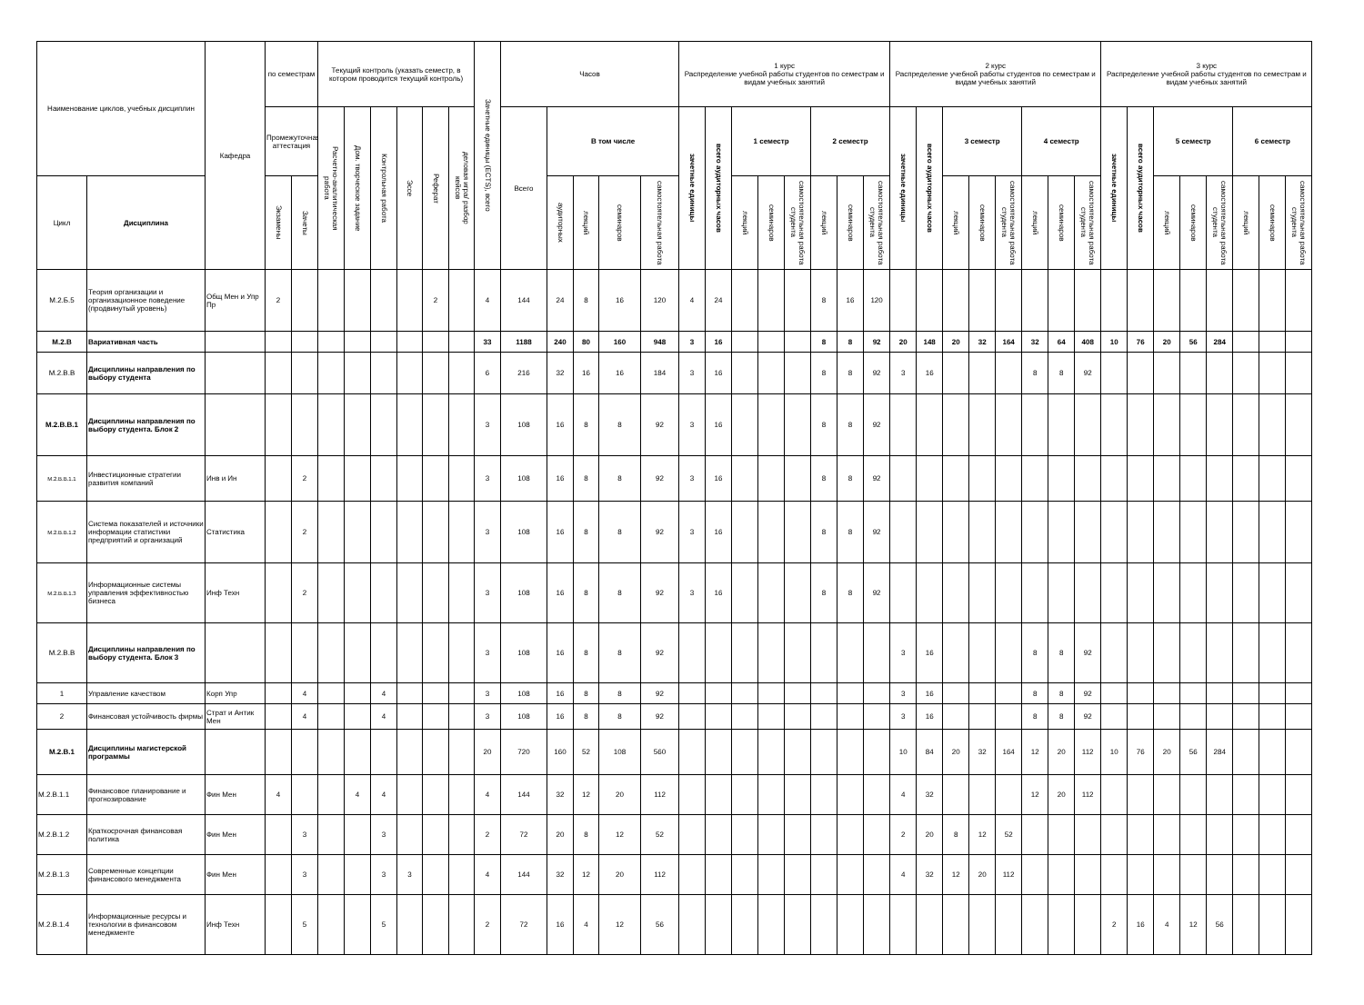| Наименование циклов, учебных дисциплин | | Кафедра | по семестрам | | Текущий контроль (указать семестр, в котором проводится текущий контроль) | | | | | | Зачетные единицы (ECTS), всего | Часов | | | | | 1 курс Распределение учебной работы студентов по семестрам и видам учебных занятий | | | | | | | | 2 курс Распределение учебной работы студентов по семестрам и видам учебных занятий | | | | | | | | 3 курс Распределение учебной работы студентов по семестрам и видам учебных занятий | | | | | | | |
| --- | --- | --- | --- | --- | --- | --- | --- | --- | --- | --- | --- | --- | --- | --- | --- | --- | --- | --- | --- | --- | --- | --- | --- | --- | --- | --- | --- | --- | --- | --- | --- | --- | --- | --- | --- | --- | --- | --- | --- | --- |
| | | | Промежуточная аттестация | | Расчетно-аналитическая работа | Дом. творческое задание | Контрольная работа | Эссе | Реферат | деловая игра/ разбор кейсов | | Всего | В том числе | | | | зачетные единицы | всего аудиторных часов | 1 семестр | | | 2 семестр | | | зачетные единицы | всего аудиторных часов | 3 семестр | | | 4 семестр | | | зачетные единицы | всего аудиторных часов | 5 семестр | | | 6 семестр | | |
| Цикл | Дисциплина | | Экзамены | Зачеты | | | | | | | | | аудиторных | лекций | семинаров | самостоятельная работа | | | лекций | семинаров | самостоятельная работа студента | лекций | семинаров | самостоятельная работа студента | | | лекций | семинаров | самостоятельная работа студента | лекций | семинаров | самостоятельная работа студента | | | лекций | семинаров | самостоятельная работа студента | лекций | семинаров | самостоятельная работа студента |
| М.2.Б.5 | Теория организации и организационное поведение (продвинутый уровень) | Общ Мен и Упр Пр | 2 | | | | | | 2 | | 4 | 144 | 24 | 8 | 16 | 120 | 4 | 24 | | | | 8 | 16 | 120 | | | | | | | | | | | | | | | | |
| М.2.В | Вариативная часть | | | | | | | | | | 33 | 1188 | 240 | 80 | 160 | 948 | 3 | 16 | | | | 8 | 8 | 92 | 20 | 148 | 20 | 32 | 164 | 32 | 64 | 408 | 10 | 76 | 20 | 56 | 284 | | | |
| М.2.В.В | Дисциплины направления по выбору студента | | | | | | | | | | 6 | 216 | 32 | 16 | 16 | 184 | 3 | 16 | | | | 8 | 8 | 92 | 3 | 16 | | | | 8 | 8 | 92 | | | | | | | | |
| М.2.В.В.1 | Дисциплины направления по выбору студента. Блок 2 | | | | | | | | | | 3 | 108 | 16 | 8 | 8 | 92 | 3 | 16 | | | | 8 | 8 | 92 | | | | | | | | | | | | | | | | |
| М.2.В.В.1.1 | Инвестиционные стратегии развития компаний | Инв и Ин | | 2 | | | | | | | 3 | 108 | 16 | 8 | 8 | 92 | 3 | 16 | | | | 8 | 8 | 92 | | | | | | | | | | | | | | | | |
| М.2.В.В.1.2 | Система показателей и источники информации статистики предприятий и организаций | Статистика | | 2 | | | | | | | 3 | 108 | 16 | 8 | 8 | 92 | 3 | 16 | | | | 8 | 8 | 92 | | | | | | | | | | | | | | | | |
| М.2.В.В.1.3 | Информационные системы управления эффективностью бизнеса | Инф Техн | | 2 | | | | | | | 3 | 108 | 16 | 8 | 8 | 92 | 3 | 16 | | | | 8 | 8 | 92 | | | | | | | | | | | | | | | | |
| М.2.В.В | Дисциплины направления по выбору студента. Блок 3 | | | | | | | | | | 3 | 108 | 16 | 8 | 8 | 92 | | | | | | | | | 3 | 16 | | | | 8 | 8 | 92 | | | | | | | | |
| 1 | Управление качеством | Корп Упр | | 4 | | | 4 | | | | 3 | 108 | 16 | 8 | 8 | 92 | | | | | | | | | 3 | 16 | | | | 8 | 8 | 92 | | | | | | | | |
| 2 | Финансовая устойчивость фирмы | Страт и Антик Мен | | 4 | | | 4 | | | | 3 | 108 | 16 | 8 | 8 | 92 | | | | | | | | | 3 | 16 | | | | 8 | 8 | 92 | | | | | | | | |
| М.2.В.1 | Дисциплины магистерской программы | | | | | | | | | | 20 | 720 | 160 | 52 | 108 | 560 | | | | | | | | | 10 | 84 | 20 | 32 | 164 | 12 | 20 | 112 | 10 | 76 | 20 | 56 | 284 | | | |
| М.2.В.1.1 | Финансовое планирование и прогнозирование | Фин Мен | 4 | | | 4 | 4 | | | | 4 | 144 | 32 | 12 | 20 | 112 | | | | | | | | | 4 | 32 | | | | 12 | 20 | 112 | | | | | | | | |
| М.2.В.1.2 | Краткосрочная финансовая политика | Фин Мен | | 3 | | | 3 | | | | 2 | 72 | 20 | 8 | 12 | 52 | | | | | | | | | 2 | 20 | 8 | 12 | 52 | | | | | | | | | | | |
| М.2.В.1.3 | Современные концепции финансового менеджмента | Фин Мен | | 3 | | | 3 | 3 | | | 4 | 144 | 32 | 12 | 20 | 112 | | | | | | | | | 4 | 32 | 12 | 20 | 112 | | | | | | | | | | | |
| М.2.В.1.4 | Информационные ресурсы и технологии в финансовом менеджменте | Инф Техн | | 5 | | | 5 | | | | 2 | 72 | 16 | 4 | 12 | 56 | | | | | | | | | | | | | | | | | 2 | 16 | 4 | 12 | 56 | | | |